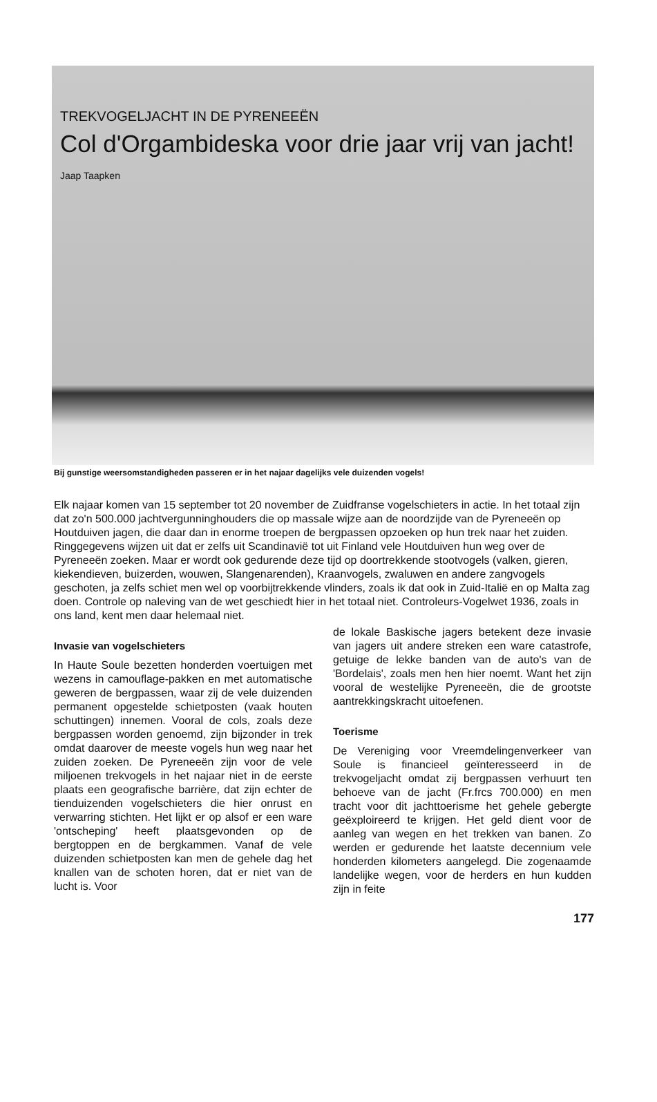TREKVOGELJACHT IN DE PYRENEEËN
Col d'Orgambideska voor drie jaar vrij van jacht!
Jaap Taapken
Bij gunstige weersomstandigheden passeren er in het najaar dagelijks vele duizenden vogels!
Elk najaar komen van 15 september tot 20 november de Zuidfranse vogelschieters in actie. In het totaal zijn dat zo'n 500.000 jachtvergunninghouders die op massale wijze aan de noordzijde van de Pyreneeën op Houtduiven jagen, die daar dan in enorme troepen de bergpassen opzoeken op hun trek naar het zuiden. Ringgegevens wijzen uit dat er zelfs uit Scandinavië tot uit Finland vele Houtduiven hun weg over de Pyreneeën zoeken. Maar er wordt ook gedurende deze tijd op doortrekkende stootvogels (valken, gieren, kiekendieven, buizerden, wouwen, Slangenarenden), Kraanvogels, zwaluwen en andere zangvogels geschoten, ja zelfs schiet men wel op voorbijtrekkende vlinders, zoals ik dat ook in Zuid-Italië en op Malta zag doen. Controle op naleving van de wet geschiedt hier in het totaal niet. Controleurs-Vogelwet 1936, zoals in ons land, kent men daar helemaal niet.
Invasie van vogelschieters
In Haute Soule bezetten honderden voertuigen met wezens in camouflage-pakken en met automatische geweren de bergpassen, waar zij de vele duizenden permanent opgestelde schietposten (vaak houten schuttingen) innemen. Vooral de cols, zoals deze bergpassen worden genoemd, zijn bijzonder in trek omdat daarover de meeste vogels hun weg naar het zuiden zoeken. De Pyreneeën zijn voor de vele miljoenen trekvogels in het najaar niet in de eerste plaats een geografische barrière, dat zijn echter de tienduizenden vogelschieters die hier onrust en verwarring stichten. Het lijkt er op alsof er een ware 'ontscheping' heeft plaatsgevonden op de bergtoppen en de bergkammen. Vanaf de vele duizenden schietposten kan men de gehele dag het knallen van de schoten horen, dat er niet van de lucht is. Voor
de lokale Baskische jagers betekent deze invasie van jagers uit andere streken een ware catastrofe, getuige de lekke banden van de auto's van de 'Bordelais', zoals men hen hier noemt. Want het zijn vooral de westelijke Pyreneeën, die de grootste aantrekkingskracht uitoefenen.
Toerisme
De Vereniging voor Vreemdelingenverkeer van Soule is financieel geïnteresseerd in de trekvogeljacht omdat zij bergpassen verhuurt ten behoeve van de jacht (Fr.frcs 700.000) en men tracht voor dit jachttoerisme het gehele gebergte geëxploireerd te krijgen. Het geld dient voor de aanleg van wegen en het trekken van banen. Zo werden er gedurende het laatste decennium vele honderden kilometers aangelegd. Die zogenaamde landelijke wegen, voor de herders en hun kudden zijn in feite
177